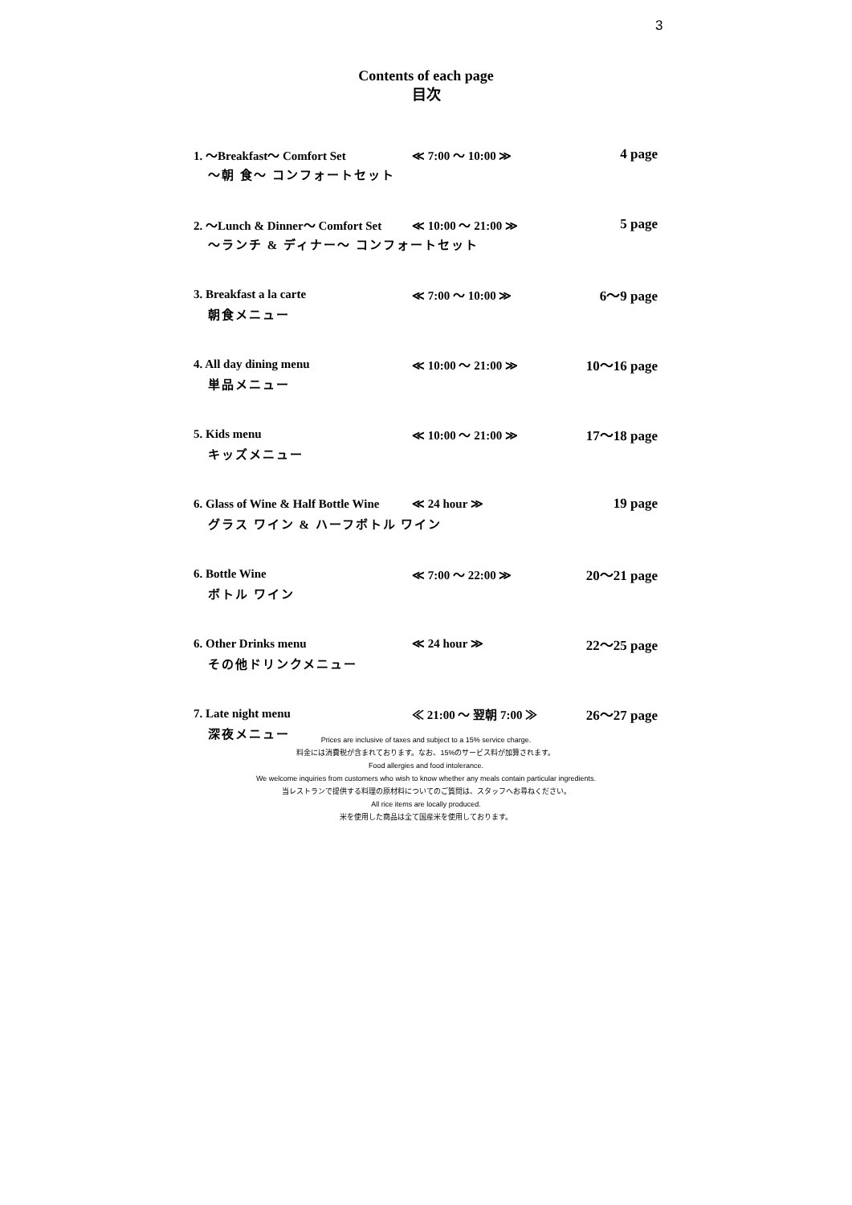3
Contents of each page
目次
1. 〜Breakfast〜 Comfort Set ≪ 7:00 〜 10:00 ≫ 4 page
〜朝 食〜 コンフォートセット
2. 〜Lunch & Dinner〜 Comfort Set ≪ 10:00 〜 21:00 ≫ 5 page
〜ランチ & ディナー〜 コンフォートセット
3. Breakfast a la carte ≪ 7:00 〜 10:00 ≫ 6〜9 page
朝食メニュー
4. All day dining menu ≪ 10:00 〜 21:00 ≫ 10〜16 page
単品メニュー
5. Kids menu ≪ 10:00 〜 21:00 ≫ 17〜18 page
キッズメニュー
6. Glass of Wine & Half Bottle Wine ≪ 24 hour ≫ 19 page
グラス ワイン & ハーフボトル ワイン
6. Bottle Wine ≪ 7:00 〜 22:00 ≫ 20〜21 page
ボトル ワイン
6. Other Drinks menu ≪ 24 hour ≫ 22〜25 page
その他ドリンクメニュー
7. Late night menu ≪ 21:00 〜 翌朝 7:00 ≫ 26〜27 page
深夜メニュー
Prices are inclusive of taxes and subject to a 15% service charge.
料金には消費税が含まれております。なお、15%のサービス料が加算されます。
Food allergies and food intolerance.
We welcome inquiries from customers who wish to know whether any meals contain particular ingredients.
当レストランで提供する料理の原材料についてのご質問は、スタッフへお尋ねください。
All rice items are locally produced.
米を使用した商品は全て国産米を使用しております。